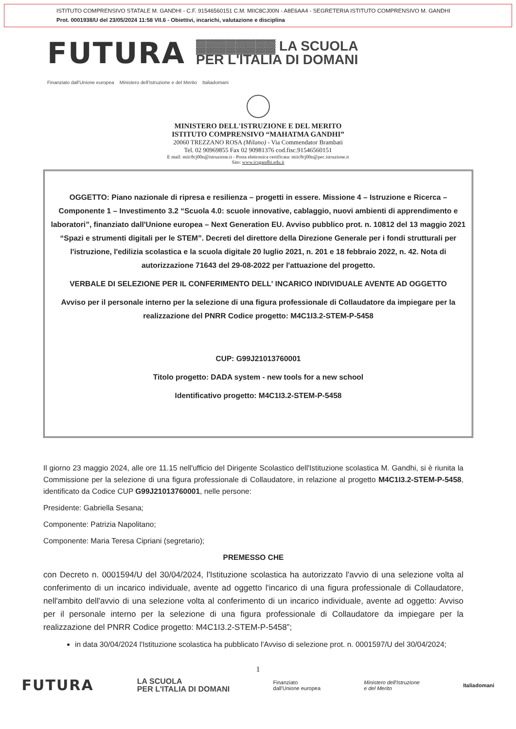ISTITUTO COMPRENSIVO STATALE M. GANDHI - C.F. 91546560151 C.M. MIIC8CJ00N - A8E6AA4 - SEGRETERIA ISTITUTO COMPRENSIVO M. GANDHI
Prot. 0001938/U del 23/05/2024 11:58 VII.6 - Obiettivi, incarichi, valutazione e disciplina
FUTURA ▓▓▓▓▓▓▓▓ LA SCUOLA
PER L'ITALIA DI DOMANI
Finanziato dall'Unione europea Ministero dell'Istruzione e del Merito Italiadomani
MINISTERO DELL'ISTRUZIONE E DEL MERITO
ISTITUTO COMPRENSIVO “MAHATMA GANDHI”
20060 TREZZANO ROSA (Milano) - Via Commendator Brambati
Tel. 02 90969855 Fax 02 90981376 cod.fisc.91546560151
E mail: miic8cj00n@istruzione.it - Posta elettronica certificata: miic8cj00n@pec.istruzione.it
Sito: www.icsgandhi.edu.it
OGGETTO: Piano nazionale di ripresa e resilienza – progetti in essere. Missione 4 – Istruzione e Ricerca – Componente 1 – Investimento 3.2 “Scuola 4.0: scuole innovative, cablaggio, nuovi ambienti di apprendimento e laboratori”, finanziato dall'Unione europea – Next Generation EU. Avviso pubblico prot. n. 10812 del 13 maggio 2021 “Spazi e strumenti digitali per le STEM”. Decreti del direttore della Direzione Generale per i fondi strutturali per l'istruzione, l'edilizia scolastica e la scuola digitale 20 luglio 2021, n. 201 e 18 febbraio 2022, n. 42. Nota di autorizzazione 71643 del 29-08-2022 per l'attuazione del progetto.
VERBALE DI SELEZIONE PER IL CONFERIMENTO DELL' INCARICO INDIVIDUALE AVENTE AD OGGETTO
Avviso per il personale interno per la selezione di una figura professionale di Collaudatore da impiegare per la realizzazione del PNRR Codice progetto: M4C1I3.2-STEM-P-5458
CUP: G99J21013760001
Titolo progetto: DADA system - new tools for a new school
Identificativo progetto: M4C1I3.2-STEM-P-5458
Il giorno 23 maggio 2024, alle ore 11.15 nell'ufficio del Dirigente Scolastico dell'Istituzione scolastica M. Gandhi, si è riunita la Commissione per la selezione di una figura professionale di Collaudatore, in relazione al progetto M4C1I3.2-STEM-P-5458, identificato da Codice CUP G99J21013760001, nelle persone:
Presidente: Gabriella Sesana;
Componente: Patrizia Napolitano;
Componente: Maria Teresa Cipriani (segretario);
PREMESSO CHE
con Decreto n. 0001594/U del 30/04/2024, l'Istituzione scolastica ha autorizzato l'avvio di una selezione volta al conferimento di un incarico individuale, avente ad oggetto l'incarico di una figura professionale di Collaudatore, nell'ambito dell'avvio di una selezione volta al conferimento di un incarico individuale, avente ad oggetto: Avviso per il personale interno per la selezione di una figura professionale di Collaudatore da impiegare per la realizzazione del PNRR Codice progetto: M4C1I3.2-STEM-P-5458”;
in data 30/04/2024 l'Istituzione scolastica ha pubblicato l'Avviso di selezione prot. n. 0001597/U del 30/04/2024;
1
FUTURA LA SCUOLA
PER L'ITALIA DI DOMANI Finanziato
dall'Unione europea Ministero dell'Istruzione
e del Merito Italiadomani